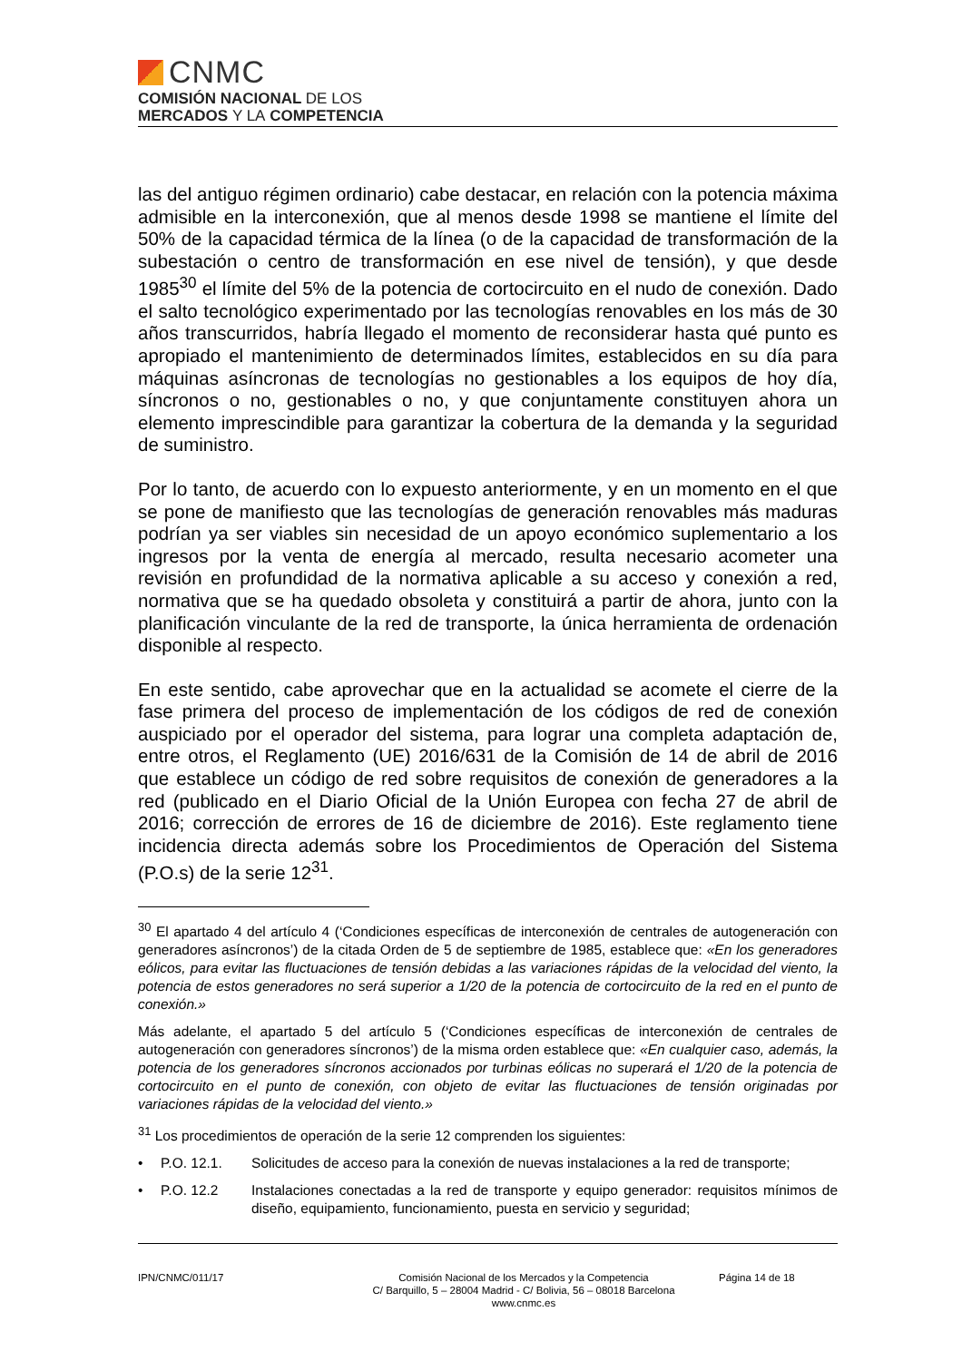CNMC
COMISIÓN NACIONAL DE LOS
MERCADOS Y LA COMPETENCIA
las del antiguo régimen ordinario) cabe destacar, en relación con la potencia máxima admisible en la interconexión, que al menos desde 1998 se mantiene el límite del 50% de la capacidad térmica de la línea (o de la capacidad de transformación de la subestación o centro de transformación en ese nivel de tensión), y que desde 1985<sup>30</sup> el límite del 5% de la potencia de cortocircuito en el nudo de conexión. Dado el salto tecnológico experimentado por las tecnologías renovables en los más de 30 años transcurridos, habría llegado el momento de reconsiderar hasta qué punto es apropiado el mantenimiento de determinados límites, establecidos en su día para máquinas asíncronas de tecnologías no gestionables a los equipos de hoy día, síncronos o no, gestionables o no, y que conjuntamente constituyen ahora un elemento imprescindible para garantizar la cobertura de la demanda y la seguridad de suministro.
Por lo tanto, de acuerdo con lo expuesto anteriormente, y en un momento en el que se pone de manifiesto que las tecnologías de generación renovables más maduras podrían ya ser viables sin necesidad de un apoyo económico suplementario a los ingresos por la venta de energía al mercado, resulta necesario acometer una revisión en profundidad de la normativa aplicable a su acceso y conexión a red, normativa que se ha quedado obsoleta y constituirá a partir de ahora, junto con la planificación vinculante de la red de transporte, la única herramienta de ordenación disponible al respecto.
En este sentido, cabe aprovechar que en la actualidad se acomete el cierre de la fase primera del proceso de implementación de los códigos de red de conexión auspiciado por el operador del sistema, para lograr una completa adaptación de, entre otros, el Reglamento (UE) 2016/631 de la Comisión de 14 de abril de 2016 que establece un código de red sobre requisitos de conexión de generadores a la red (publicado en el Diario Oficial de la Unión Europea con fecha 27 de abril de 2016; corrección de errores de 16 de diciembre de 2016). Este reglamento tiene incidencia directa además sobre los Procedimientos de Operación del Sistema (P.O.s) de la serie 12<sup>31</sup>.
<sup>30</sup> El apartado 4 del artículo 4 (‘Condiciones específicas de interconexión de centrales de autogeneración con generadores asíncronos’) de la citada Orden de 5 de septiembre de 1985, establece que: «En los generadores eólicos, para evitar las fluctuaciones de tensión debidas a las variaciones rápidas de la velocidad del viento, la potencia de estos generadores no será superior a 1/20 de la potencia de cortocircuito de la red en el punto de conexión.»
Más adelante, el apartado 5 del artículo 5 (‘Condiciones específicas de interconexión de centrales de autogeneración con generadores síncronos’) de la misma orden establece que: «En cualquier caso, además, la potencia de los generadores síncronos accionados por turbinas eólicas no superará el 1/20 de la potencia de cortocircuito en el punto de conexión, con objeto de evitar las fluctuaciones de tensión originadas por variaciones rápidas de la velocidad del viento.»
<sup>31</sup> Los procedimientos de operación de la serie 12 comprenden los siguientes:
• P.O. 12.1. Solicitudes de acceso para la conexión de nuevas instalaciones a la red de transporte;
• P.O. 12.2 Instalaciones conectadas a la red de transporte y equipo generador: requisitos mínimos de diseño, equipamiento, funcionamiento, puesta en servicio y seguridad;
IPN/CNMC/011/17 Comisión Nacional de los Mercados y la Competencia
C/ Barquillo, 5 – 28004 Madrid - C/ Bolivia, 56 – 08018 Barcelona
www.cnmc.es
Página 14 de 18